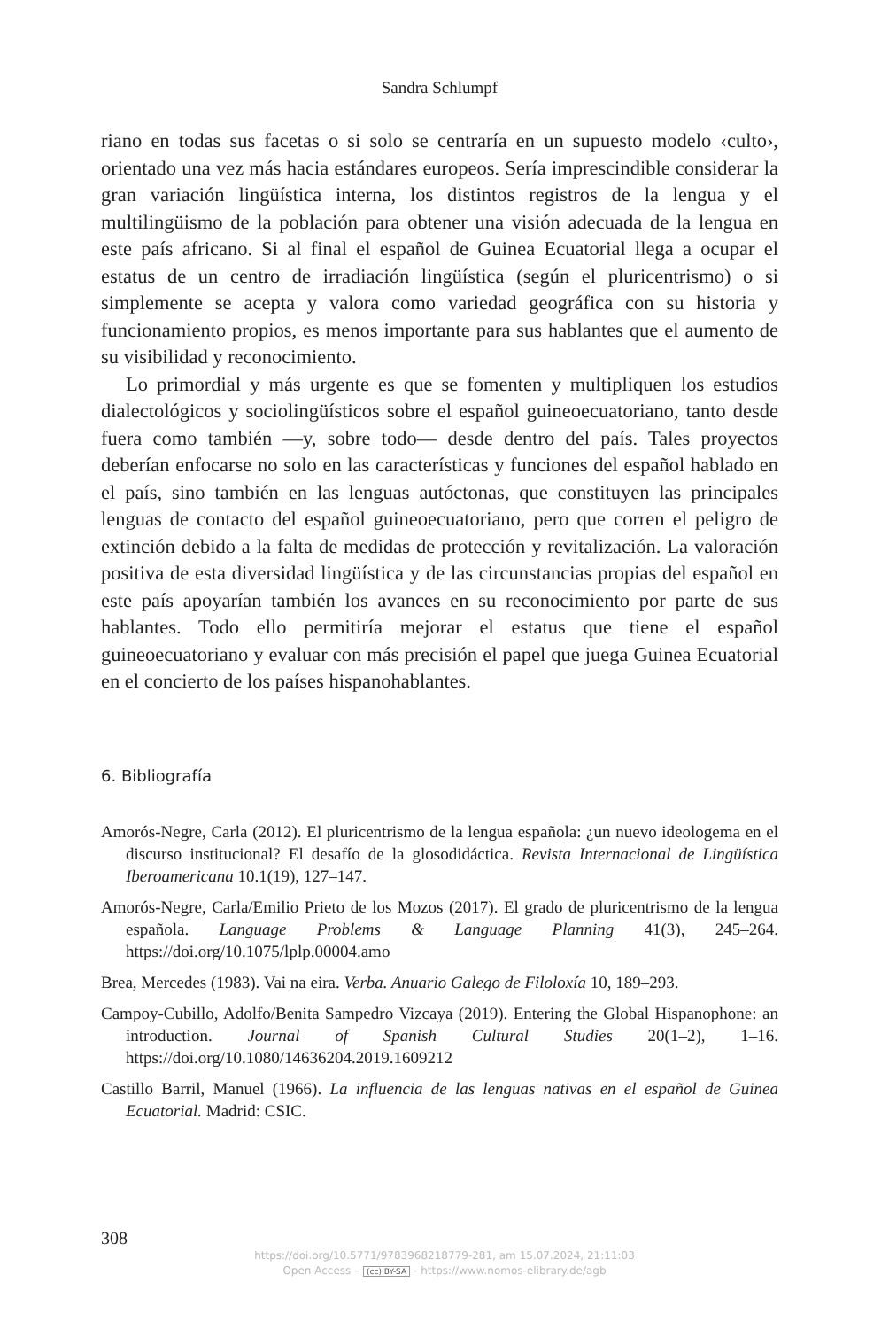Sandra Schlumpf
riano en todas sus facetas o si solo se centraría en un supuesto modelo ‹culto›, orientado una vez más hacia estándares europeos. Sería imprescindible considerar la gran variación lingüística interna, los distintos registros de la lengua y el multilingüismo de la población para obtener una visión adecuada de la lengua en este país africano. Si al final el español de Guinea Ecuatorial llega a ocupar el estatus de un centro de irradiación lingüística (según el pluricentrismo) o si simplemente se acepta y valora como variedad geográfica con su historia y funcionamiento propios, es menos importante para sus hablantes que el aumento de su visibilidad y reconocimiento.
Lo primordial y más urgente es que se fomenten y multipliquen los estudios dialectológicos y sociolingüísticos sobre el español guineoecuatoriano, tanto desde fuera como también —y, sobre todo— desde dentro del país. Tales proyectos deberían enfocarse no solo en las características y funciones del español hablado en el país, sino también en las lenguas autóctonas, que constituyen las principales lenguas de contacto del español guineoecuatoriano, pero que corren el peligro de extinción debido a la falta de medidas de protección y revitalización. La valoración positiva de esta diversidad lingüística y de las circunstancias propias del español en este país apoyarían también los avances en su reconocimiento por parte de sus hablantes. Todo ello permitiría mejorar el estatus que tiene el español guineoecuatoriano y evaluar con más precisión el papel que juega Guinea Ecuatorial en el concierto de los países hispanohablantes.
6. Bibliografía
Amorós-Negre, Carla (2012). El pluricentrismo de la lengua española: ¿un nuevo ideologema en el discurso institucional? El desafío de la glosodidáctica. Revista Internacional de Lingüística Iberoamericana 10.1(19), 127–147.
Amorós-Negre, Carla/Emilio Prieto de los Mozos (2017). El grado de pluricentrismo de la lengua española. Language Problems & Language Planning 41(3), 245–264. https://doi.org/10.1075/lplp.00004.amo
Brea, Mercedes (1983). Vai na eira. Verba. Anuario Galego de Filoloxía 10, 189–293.
Campoy-Cubillo, Adolfo/Benita Sampedro Vizcaya (2019). Entering the Global Hispanophone: an introduction. Journal of Spanish Cultural Studies 20(1–2), 1–16. https://doi.org/10.1080/14636204.2019.1609212
Castillo Barril, Manuel (1966). La influencia de las lenguas nativas en el español de Guinea Ecuatorial. Madrid: CSIC.
308
https://doi.org/10.5771/9783968218779-281, am 15.07.2024, 21:11:03
Open Access – (cc) BY-SA - https://www.nomos-elibrary.de/agb